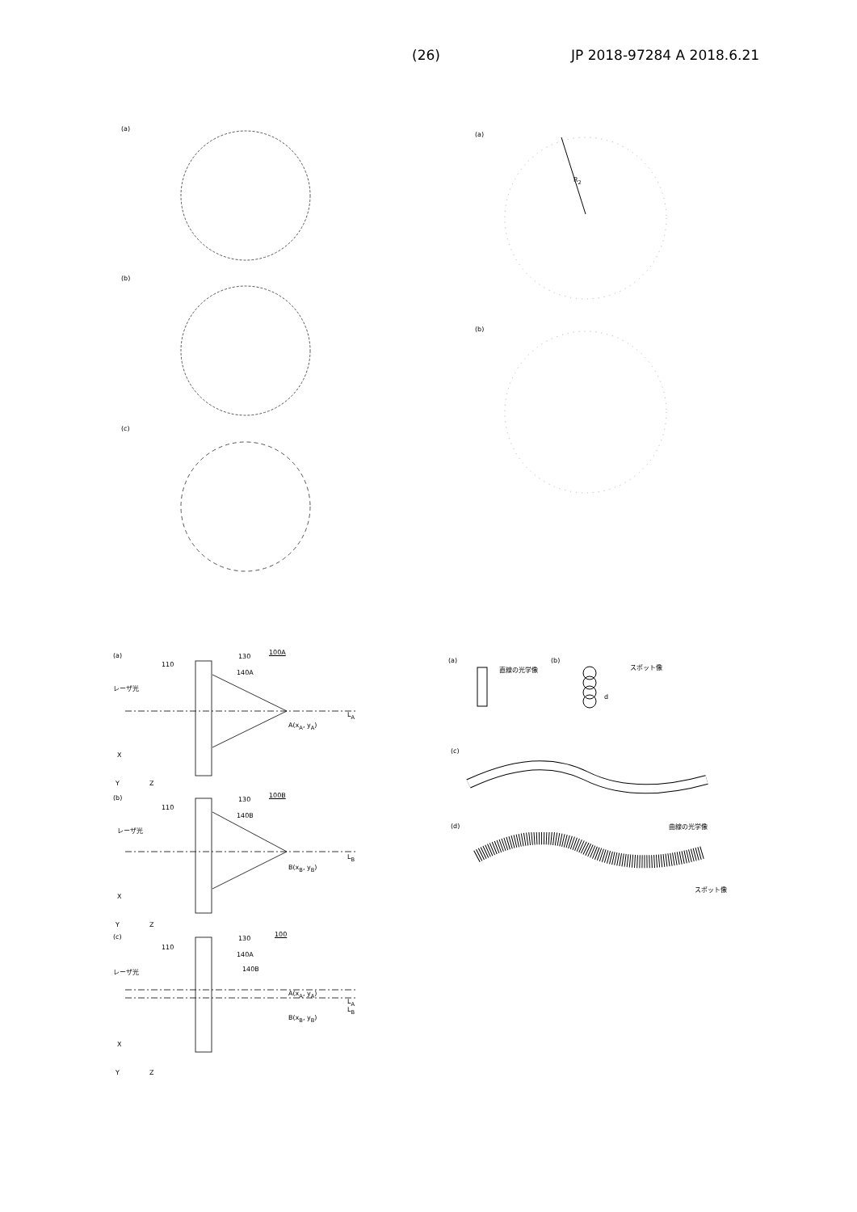(26) JP 2018-97284 A 2018.6.21
(a)
(b)
(c)
(a)
R<sub>2</sub>
(b)
(a)
110
130
100A
140A
レーザ光
A(x<sub>A</sub>, y<sub>A</sub>)
L<sub>A</sub>
X
Y Z
(b)
110
130
100B
140B
レーザ光
B(x<sub>B</sub>, y<sub>B</sub>)
L<sub>B</sub>
X
Y Z
(c)
110
130
100
140A
140B
レーザ光
A(x<sub>A</sub>, y<sub>A</sub>)
L<sub>A</sub>
L<sub>B</sub>
B(x<sub>B</sub>, y<sub>B</sub>)
X
Y Z
(a)
直線の光学像
(b)
スポット像
d
(c)
曲線の光学像
(d)
スポット像